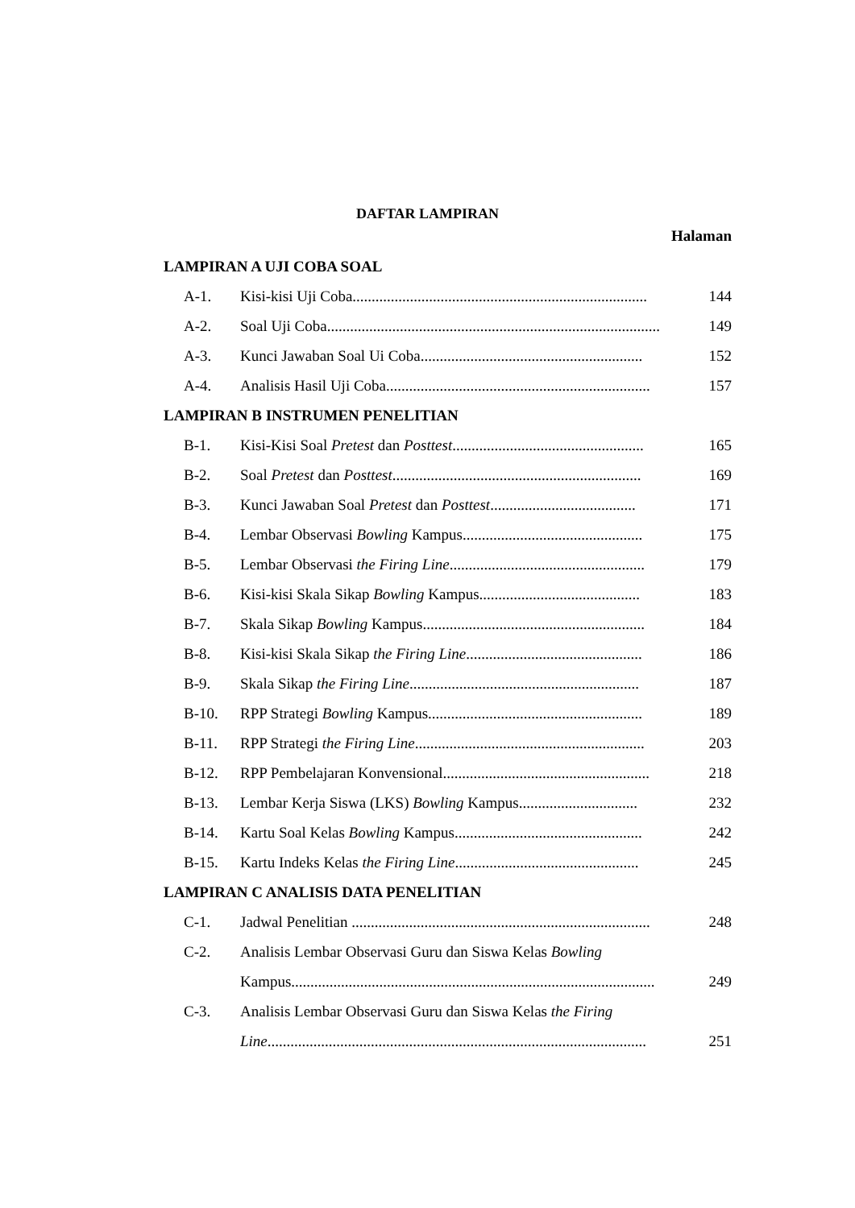DAFTAR LAMPIRAN
Halaman
LAMPIRAN A UJI COBA SOAL
A-1. Kisi-kisi Uji Coba............................................................................. 144
A-2. Soal Uji Coba....................................................................................... 149
A-3. Kunci Jawaban Soal Ui Coba.......................................................... 152
A-4. Analisis Hasil Uji Coba..................................................................... 157
LAMPIRAN B INSTRUMEN PENELITIAN
B-1. Kisi-Kisi Soal Pretest dan Posttest.................................................. 165
B-2. Soal Pretest dan Posttest................................................................. 169
B-3. Kunci Jawaban Soal Pretest dan Posttest...................................... 171
B-4. Lembar Observasi Bowling Kampus............................................... 175
B-5. Lembar Observasi the Firing Line................................................... 179
B-6. Kisi-kisi Skala Sikap Bowling Kampus.......................................... 183
B-7. Skala Sikap Bowling Kampus.......................................................... 184
B-8. Kisi-kisi Skala Sikap the Firing Line.............................................. 186
B-9. Skala Sikap the Firing Line............................................................ 187
B-10. RPP Strategi Bowling Kampus........................................................ 189
B-11. RPP Strategi the Firing Line............................................................ 203
B-12. RPP Pembelajaran Konvensional...................................................... 218
B-13. Lembar Kerja Siswa (LKS) Bowling Kampus............................... 232
B-14. Kartu Soal Kelas Bowling Kampus................................................. 242
B-15. Kartu Indeks Kelas the Firing Line................................................ 245
LAMPIRAN C ANALISIS DATA PENELITIAN
C-1. Jadwal Penelitian .............................................................................. 248
C-2. Analisis Lembar Observasi Guru dan Siswa Kelas Bowling
Kampus............................................................................................... 249
C-3. Analisis Lembar Observasi Guru dan Siswa Kelas the Firing
Line................................................................................................... 251